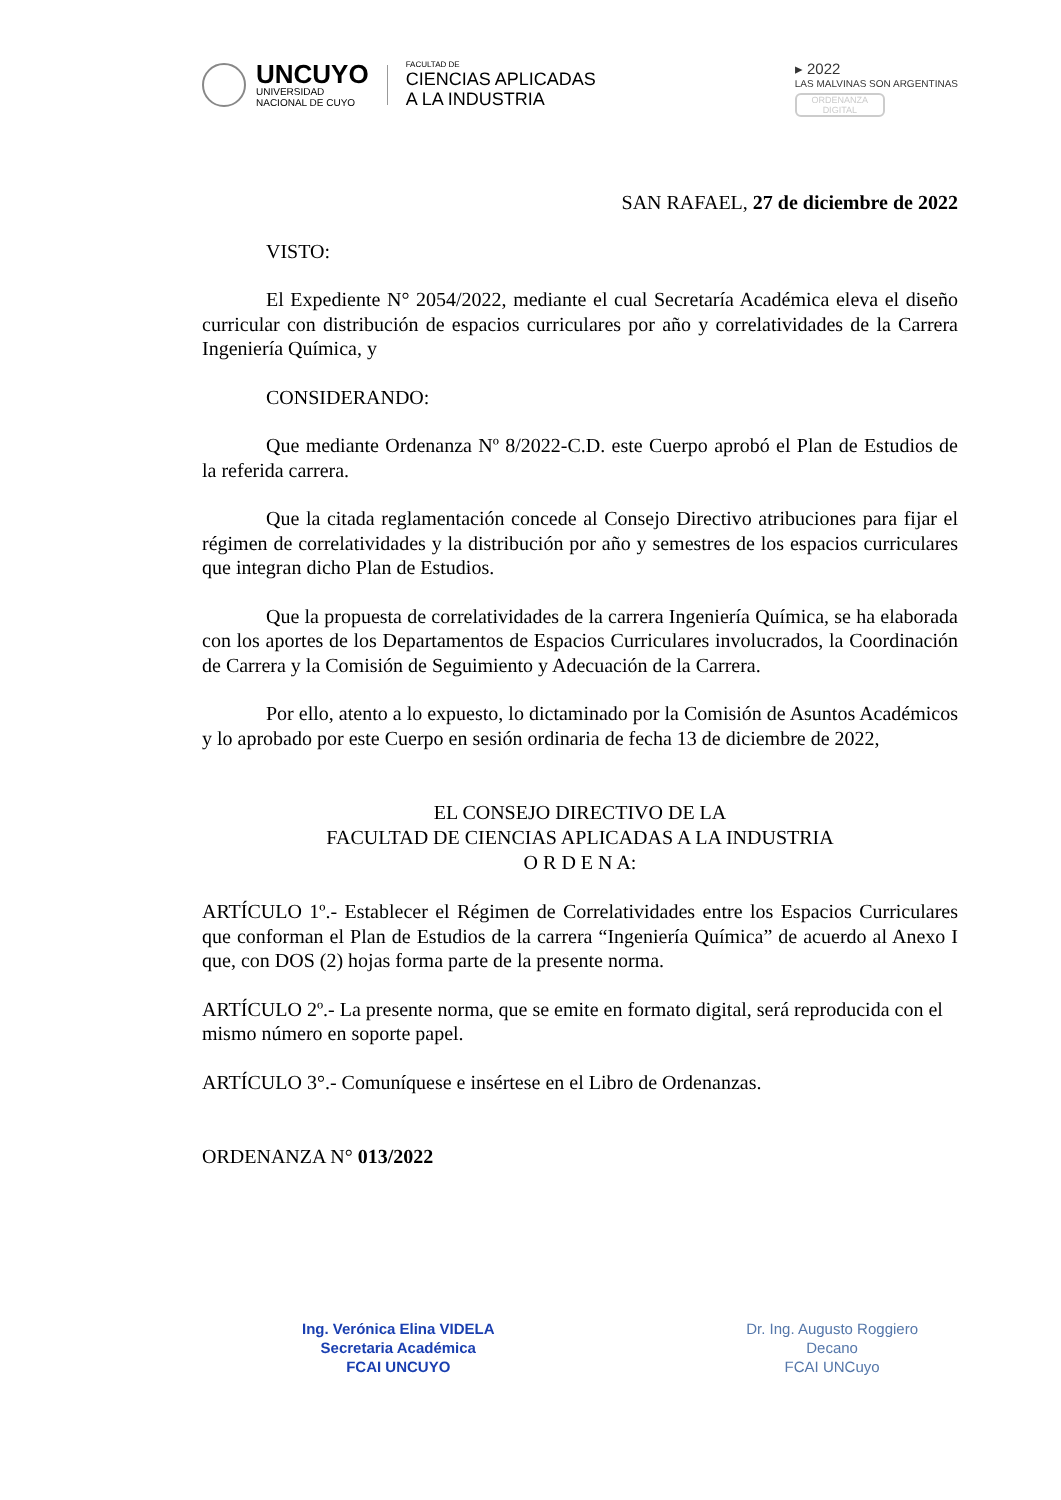UNCUYO
UNIVERSIDAD
NACIONAL DE CUYO
FACULTAD DE
CIENCIAS APLICADAS
A LA INDUSTRIA
▸ 2022
LAS MALVINAS SON ARGENTINAS
ORDENANZA
DIGITAL
SAN RAFAEL, 27 de diciembre de 2022
VISTO:
El Expediente N° 2054/2022, mediante el cual Secretaría Académica eleva el diseño curricular con distribución de espacios curriculares por año y correlatividades de la Carrera Ingeniería Química, y
CONSIDERANDO:
Que mediante Ordenanza Nº 8/2022-C.D. este Cuerpo aprobó el Plan de Estudios de la referida carrera.
Que la citada reglamentación concede al Consejo Directivo atribuciones para fijar el régimen de correlatividades y la distribución por año y semestres de los espacios curriculares que integran dicho Plan de Estudios.
Que la propuesta de correlatividades de la carrera Ingeniería Química, se ha elaborada con los aportes de los Departamentos de Espacios Curriculares involucrados, la Coordinación de Carrera y la Comisión de Seguimiento y Adecuación de la Carrera.
Por ello, atento a lo expuesto, lo dictaminado por la Comisión de Asuntos Académicos y lo aprobado por este Cuerpo en sesión ordinaria de fecha 13 de diciembre de 2022,
EL CONSEJO DIRECTIVO DE LA
FACULTAD DE CIENCIAS APLICADAS A LA INDUSTRIA
O R D E N A:
ARTÍCULO 1º.- Establecer el Régimen de Correlatividades entre los Espacios Curriculares que conforman el Plan de Estudios de la carrera “Ingeniería Química” de acuerdo al Anexo I que, con DOS (2) hojas forma parte de la presente norma.
ARTÍCULO 2º.- La presente norma, que se emite en formato digital, será reproducida con el mismo número en soporte papel.
ARTÍCULO 3°.- Comuníquese e insértese en el Libro de Ordenanzas.
ORDENANZA N° 013/2022
Ing. Verónica Elina VIDELA
Secretaria Académica
FCAI UNCUYO
Dr. Ing. Augusto Roggiero
Decano
FCAI UNCuyo